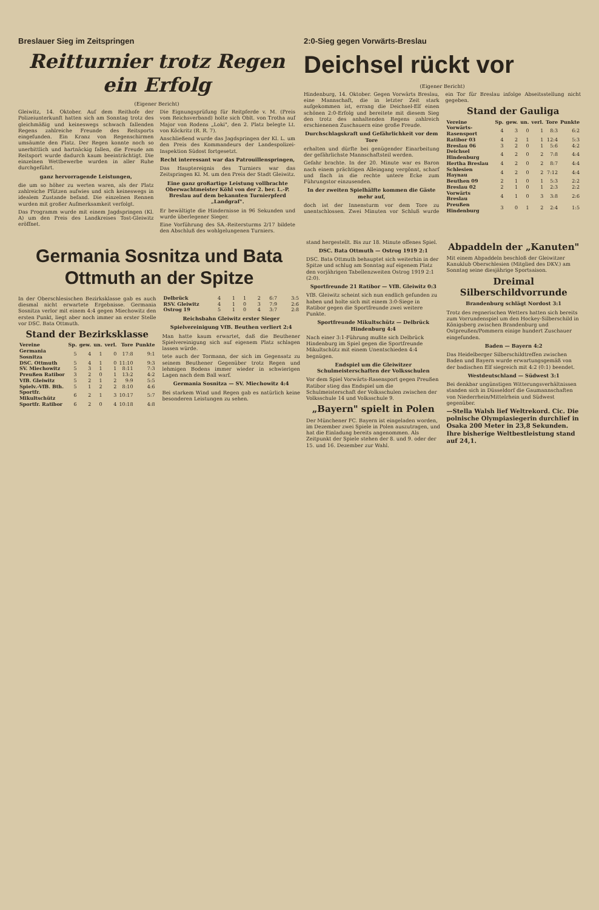Breslauer Sieg im Zeitspringen
Reitturnier trotz Regen ein Erfolg
(Eigener Bericht)
Gleiwitz, 14. Oktober. Auf dem Reithofe der Polizeiunterkunft hatten sich am Sonntag trotz des gleichmäßig und keineswegs schwach fallenden Regens zahlreiche Freunde des Reitsports eingefunden. Ein Kranz von Regenschirmen umsäumte den Platz. Der Regen konnte noch so unerbittlich und hartnäckig fallen, die Freude am Reitsport wurde dadurch kaum beeinträchtigt. Die einzelnen Wettbewerbe wurden in aller Ruhe durchgeführt.
ganz hervorragende Leistungen,
die um so höher zu werten waren, als der Platz zahlreiche Pfützen aufwies und sich keineswegs in idealem Zustande befand. Die einzelnen Rennen wurden mit großer Aufmerksamkeit verfolgt.
Das Programm wurde mit einem Jagdspringen (Kl. A) um den Preis des Landkreises Tost-Gleiwitz eröffnet.
Die Eignungsprüfung für Reitpferde v. M. (Preis vom Reichsverband) holte sich Oblt. von Trotha auf Major von Rodens „Loki", den 2. Platz belegte Lt. von Köckritz (R. R. 7).
Anschließend wurde das Jagdspringen der Kl. L. um den Preis des Kommandeurs der Landespolizei-Inspektion Südost fortgesetzt.
Recht interessant war das Patrouillenspringen,
Das Hauptereignis des Turniers war das Zeitspringen Kl. M. um den Preis der Stadt Gleiwitz.
Eine ganz großartige Leistung vollbrachte Oberwachtmeister Köhl von der 2. ber. L.-P. Breslau auf dem bekannten Turnierpferd „Landgraf".
Er bewältigte die Hindernisse in 96 Sekunden und wurde überlegener Sieger.
Eine Vorführung des SA.-Reitersturms 2/17 bildete den Abschluß des wohlgelungenen Turniers.
2:0-Sieg gegen Vorwärts-Breslau
Deichsel rückt vor
(Eigener Bericht)
Hindenburg, 14. Oktober. Gegen Vorwärts Breslau, eine Mannschaft, die in letzter Zeit stark aufgekommen ist, errang die Deichsel-Elf einen schönen 2:0-Erfolg und bereitete mit diesem Sieg den trotz des anhaltenden Regens zahlreich erschienenen Zuschauern eine große Freude.
Durchschlagskraft und Gefährlichkeit vor dem Tore
erhalten und dürfte bei genügender Einarbeitung der gefährlichste Mannschaftsteil werden.
Gefahr brachte. In der 20. Minute war es Baron nach einem prächtigen Alleingang vergönnt, scharf und flach in die rechte untere Ecke zum Führungstor einzusenden.
In der zweiten Spielhälfte kommen die Gäste mehr auf,
doch ist der Innensturm vor dem Tore zu unentschlossen. Zwei Minuten vor Schluß wurde ein Tor für Breslau infolge Abseitsstellung nicht gegeben.
Stand der Gauliga
| Vereine | Sp. | gew. | un. | verl. | Tore | Punkte |
| --- | --- | --- | --- | --- | --- | --- |
| Vorwärts-Rasensport | 4 | 3 | 0 | 1 | 8:3 | 6:2 |
| Ratibor 03 | 4 | 2 | 1 | 1 | 12:4 | 5:3 |
| Breslau 06 | 3 | 2 | 0 | 1 | 5:6 | 4:2 |
| Deichsel Hindenburg | 4 | 2 | 0 | 2 | 7:8 | 4:4 |
| Hertha Breslau | 4 | 2 | 0 | 2 | 8:7 | 4:4 |
| Schlesien Haynau | 4 | 2 | 0 | 2 | 7:12 | 4:4 |
| Beuthen 09 | 2 | 1 | 0 | 1 | 5:3 | 2:2 |
| Breslau 02 | 2 | 1 | 0 | 1 | 2:3 | 2:2 |
| Vorwärts Breslau | 4 | 1 | 0 | 3 | 3:8 | 2:6 |
| Preußen Hindenburg | 3 | 0 | 1 | 2 | 2:4 | 1:5 |
Germania Sosnitza und Bata Ottmuth an der Spitze
In der Oberschlesischen Bezirksklasse gab es auch diesmal nicht erwartete Ergebnisse. Germania Sosnitza verlor mit einem 4:4 gegen Miechowitz den ersten Punkt, liegt aber noch immer an erster Stelle vor DSC. Bata Ottmuth.
Stand der Bezirksklasse
| Vereine | Sp. | gew. | un. | verl. | Tore | Punkte |
| --- | --- | --- | --- | --- | --- | --- |
| Germania Sosnitza | 5 | 4 | 1 | 0 | 17:8 | 9:1 |
| DSC. Ottmuth | 5 | 4 | 1 | 0 | 11:10 | 9:3 |
| SV. Miechowitz | 5 | 3 | 1 | 1 | 8:11 | 7:3 |
| Preußen Ratibor | 3 | 2 | 0 | 1 | 13:2 | 4:2 |
| VfB. Gleiwitz | 5 | 2 | 1 | 2 | 9:9 | 5:5 |
| Spielv.-VfB. Bth. | 5 | 1 | 2 | 2 | 8:10 | 4:6 |
| Sportfr. Mikultschütz | 6 | 2 | 1 | 3 | 10:17 | 5:7 |
| Sportfr. Ratibor | 6 | 2 | 0 | 4 | 10:18 | 4:8 |
| Delbrück | 4 | 1 | 1 | 2 | 6:7 | 3:5 |
| RSV. Gleiwitz | 4 | 1 | 0 | 3 | 7:9 | 2:6 |
| Ostrog 19 | 5 | 1 | 0 | 4 | 3:7 | 2:8 |
Reichsbahn Gleiwitz erster Sieger
Spielvereinigung VfB. Beuthen verliert 2:4
Man hatte kaum erwartet, daß die Beuthener Spielvereinigung sich auf eigenem Platz schlagen lassen würde.
tete auch der Tormann, der sich im Gegensatz zu seinem Beuthener Gegenüber trotz Regen und lehmigen Bodens immer wieder in schwierigen Lagen nach dem Ball warf.
Germania Sosnitza — SV. Miechowitz 4:4
Bei starkem Wind und Regen gab es natürlich keine besonderen Leistungen zu sehen.
stand hergestellt. Bis zur 18. Minute offenes Spiel.
DSC. Bata Ottmuth — Ostrog 1919 2:1
DSC. Bata Ottmuth behauptet sich weiterhin in der Spitze und schlug am Sonntag auf eigenem Platz den vorjährigen Tabellenzweiten Ostrog 1919 2:1 (2:0).
Sportfreunde 21 Ratibor — VfB. Gleiwitz 0:3
VfB. Gleiwitz scheint sich nun endlich gefunden zu haben und holte sich mit einem 3:0-Siege in Ratibor gegen die Sportfreunde zwei weitere Punkte.
Sportfreunde Mikultschütz — Delbrück Hindenburg 4:4
Nach einer 3:1-Führung mußte sich Delbrück Hindenburg im Spiel gegen die Sportfreunde Mikultschütz mit einem Unentschieden 4:4 begnügen.
Endspiel um die Gleiwitzer Schulmeisterschaften der Volksschulen
Vor dem Spiel Vorwärts-Rasensport gegen Preußen Ratibor stieg das Endspiel um die Schulmeisterschaft der Volksschulen zwischen der Volksschule 14 und Volksschule 9.
„Bayern" spielt in Polen
Der Münchener FC. Bayern ist eingeladen worden, im Dezember zwei Spiele in Polen auszutragen, und hat die Einladung bereits angenommen. Als Zeitpunkt der Spiele stehen der 8. und 9. oder der 15. und 16. Dezember zur Wahl.
Abpaddeln der „Kanuten"
Mit einem Abpaddeln beschloß der Gleiwitzer Kanuklub Oberschlesien (Mitglied des DKV.) am Sonntag seine diesjährige Sportsaison.
Dreimal Silberschildvorrunde
Brandenburg schlägt Nordost 3:1
Trotz des regnerischen Wetters hatten sich bereits zum Vorrundenspiel um den Hockey-Silberschild in Königsberg zwischen Brandenburg und Ostpreußen/Pommern einige hundert Zuschauer eingefunden.
Baden — Bayern 4:2
Das Heidelberger Silberschildtreffen zwischen Baden und Bayern wurde erwartungsgemäß von der badischen Elf siegreich mit 4:2 (0:1) beendet.
Westdeutschland — Südwest 3:1
Bei denkbar ungünstigen Witterungsverhältnissen standen sich in Düsseldorf die Gaumannschaften von Niederrhein/Mittelrhein und Südwest gegenüber.
—Stella Walsh lief Weltrekord. Cic. Die polnische Olympiasiegerin durchlief in Osaka 200 Meter in 23,8 Sekunden. Ihre bisherige Weltbestleistung stand auf 24,1.